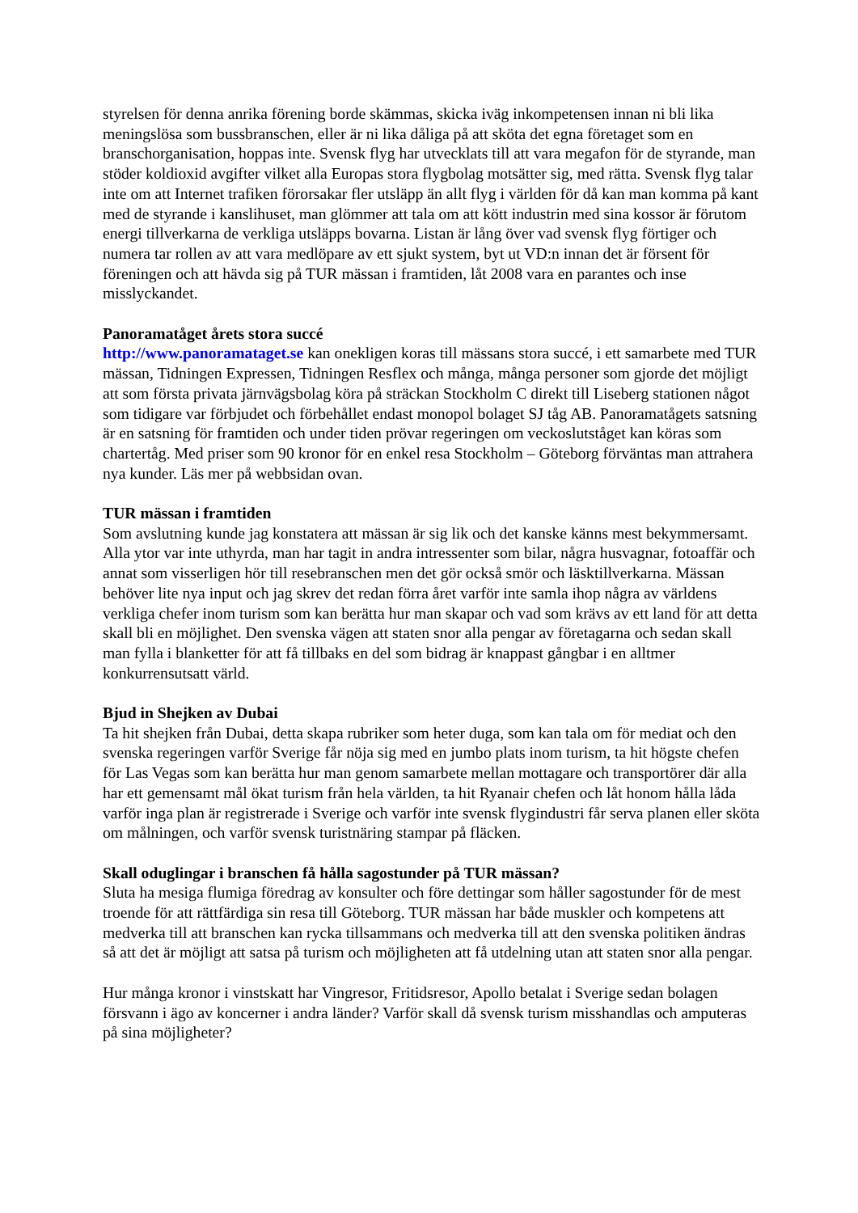styrelsen för denna anrika förening borde skämmas, skicka iväg inkompetensen innan ni bli lika meningslösa som bussbranschen, eller är ni lika dåliga på att sköta det egna företaget som en branschorganisation, hoppas inte. Svensk flyg har utvecklats till att vara megafon för de styrande, man stöder koldioxid avgifter vilket alla Europas stora flygbolag motsätter sig, med rätta. Svensk flyg talar inte om att Internet trafiken förorsakar fler utsläpp än allt flyg i världen för då kan man komma på kant med de styrande i kanslihuset, man glömmer att tala om att kött industrin med sina kossor är förutom energi tillverkarna de verkliga utsläpps bovarna. Listan är lång över vad svensk flyg förtiger och numera tar rollen av att vara medlöpare av ett sjukt system, byt ut VD:n innan det är försent för föreningen och att hävda sig på TUR mässan i framtiden, låt 2008 vara en parantes och inse misslyckandet.
Panoramatåget årets stora succé
http://www.panoramataget.se kan onekligen koras till mässans stora succé, i ett samarbete med TUR mässan, Tidningen Expressen, Tidningen Resflex och många, många personer som gjorde det möjligt att som första privata järnvägsbolag köra på sträckan Stockholm C direkt till Liseberg stationen något som tidigare var förbjudet och förbehållet endast monopol bolaget SJ tåg AB. Panoramatågets satsning är en satsning för framtiden och under tiden prövar regeringen om veckoslutståget kan köras som chartertåg. Med priser som 90 kronor för en enkel resa Stockholm – Göteborg förväntas man attrahera nya kunder. Läs mer på webbsidan ovan.
TUR mässan i framtiden
Som avslutning kunde jag konstatera att mässan är sig lik och det kanske känns mest bekymmersamt. Alla ytor var inte uthyrda, man har tagit in andra intressenter som bilar, några husvagnar, fotoaffär och annat som visserligen hör till resebranschen men det gör också smör och läsktillverkarna. Mässan behöver lite nya input och jag skrev det redan förra året varför inte samla ihop några av världens verkliga chefer inom turism som kan berätta hur man skapar och vad som krävs av ett land för att detta skall bli en möjlighet. Den svenska vägen att staten snor alla pengar av företagarna och sedan skall man fylla i blanketter för att få tillbaks en del som bidrag är knappast gångbar i en alltmer konkurrensutsatt värld.
Bjud in Shejken av Dubai
Ta hit shejken från Dubai, detta skapa rubriker som heter duga, som kan tala om för mediat och den svenska regeringen varför Sverige får nöja sig med en jumbo plats inom turism, ta hit högste chefen för Las Vegas som kan berätta hur man genom samarbete mellan mottagare och transportörer där alla har ett gemensamt mål ökat turism från hela världen, ta hit Ryanair chefen och låt honom hålla låda varför inga plan är registrerade i Sverige och varför inte svensk flygindustri får serva planen eller sköta om målningen, och varför svensk turistnäring stampar på fläcken.
Skall oduglingar i branschen få hålla sagostunder på TUR mässan?
Sluta ha mesiga flumiga föredrag av konsulter och före dettingar som håller sagostunder för de mest troende för att rättfärdiga sin resa till Göteborg. TUR mässan har både muskler och kompetens att medverka till att branschen kan rycka tillsammans och medverka till att den svenska politiken ändras så att det är möjligt att satsa på turism och möjligheten att få utdelning utan att staten snor alla pengar.
Hur många kronor i vinstskatt har Vingresor, Fritidsresor, Apollo betalat i Sverige sedan bolagen försvann i ägo av koncerner i andra länder? Varför skall då svensk turism misshandlas och amputeras på sina möjligheter?